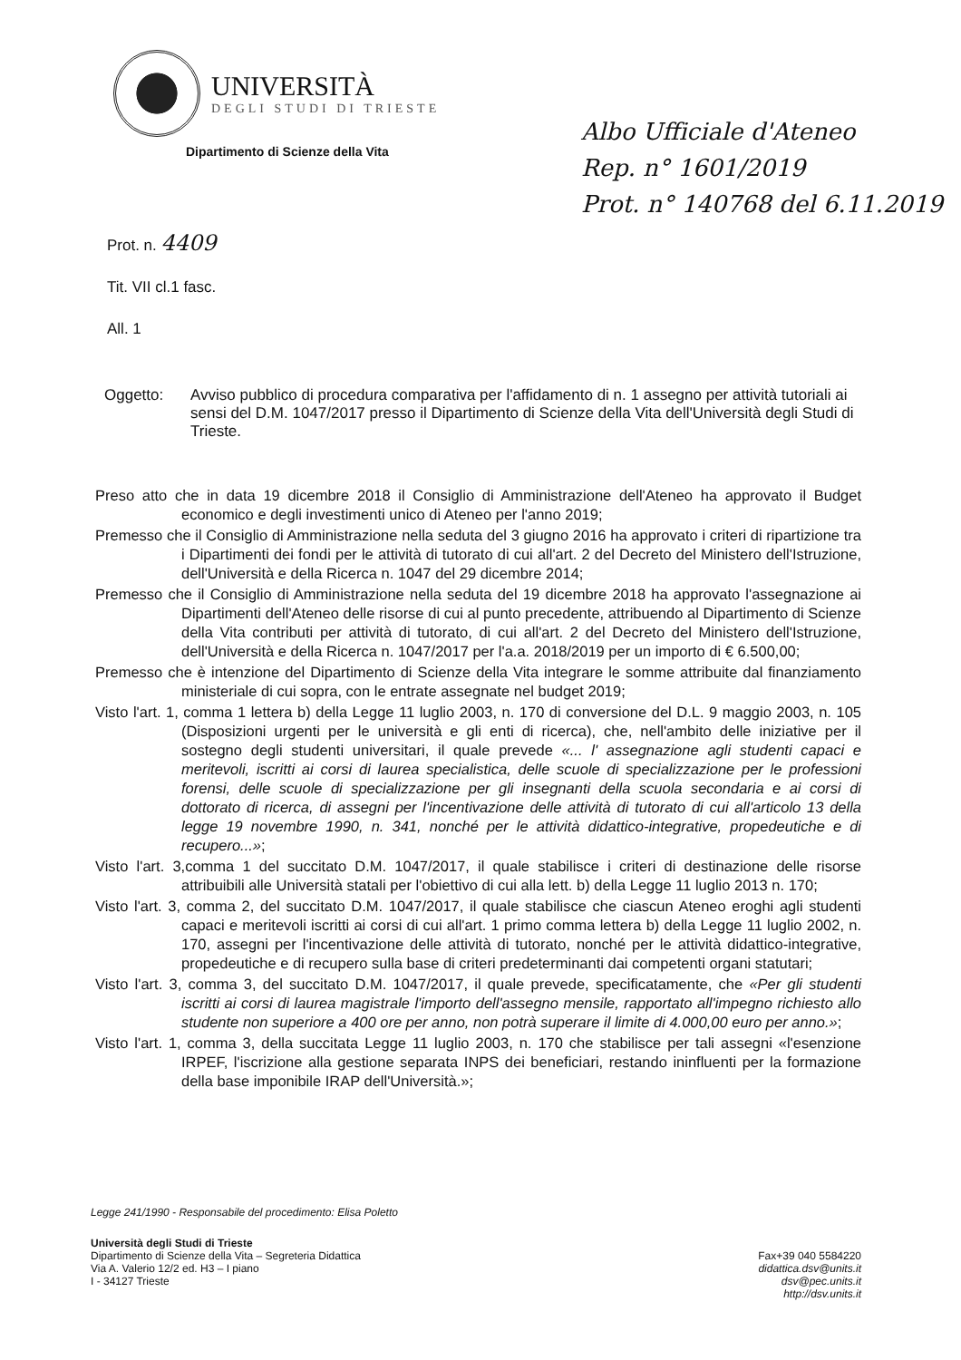UNIVERSITÀ
DEGLI STUDI DI TRIESTE
Dipartimento di Scienze della Vita
Albo Ufficiale d'Ateneo
Rep. n° 1601/2019
Prot. n° 140768 del 6.11.2019
Prot. n. 4409
Tit. VII cl.1 fasc.
All. 1
Oggetto: Avviso pubblico di procedura comparativa per l'affidamento di n. 1 assegno per attività tutoriali ai sensi del D.M. 1047/2017 presso il Dipartimento di Scienze della Vita dell'Università degli Studi di Trieste.
Preso atto che in data 19 dicembre 2018 il Consiglio di Amministrazione dell'Ateneo ha approvato il Budget economico e degli investimenti unico di Ateneo per l'anno 2019;
Premesso che il Consiglio di Amministrazione nella seduta del 3 giugno 2016 ha approvato i criteri di ripartizione tra i Dipartimenti dei fondi per le attività di tutorato di cui all'art. 2 del Decreto del Ministero dell'Istruzione, dell'Università e della Ricerca n. 1047 del 29 dicembre 2014;
Premesso che il Consiglio di Amministrazione nella seduta del 19 dicembre 2018 ha approvato l'assegnazione ai Dipartimenti dell'Ateneo delle risorse di cui al punto precedente, attribuendo al Dipartimento di Scienze della Vita contributi per attività di tutorato, di cui all'art. 2 del Decreto del Ministero dell'Istruzione, dell'Università e della Ricerca n. 1047/2017 per l'a.a. 2018/2019 per un importo di € 6.500,00;
Premesso che è intenzione del Dipartimento di Scienze della Vita integrare le somme attribuite dal finanziamento ministeriale di cui sopra, con le entrate assegnate nel budget 2019;
Visto l'art. 1, comma 1 lettera b) della Legge 11 luglio 2003, n. 170 di conversione del D.L. 9 maggio 2003, n. 105 (Disposizioni urgenti per le università e gli enti di ricerca), che, nell'ambito delle iniziative per il sostegno degli studenti universitari, il quale prevede «... l' assegnazione agli studenti capaci e meritevoli, iscritti ai corsi di laurea specialistica, delle scuole di specializzazione per le professioni forensi, delle scuole di specializzazione per gli insegnanti della scuola secondaria e ai corsi di dottorato di ricerca, di assegni per l'incentivazione delle attività di tutorato di cui all'articolo 13 della legge 19 novembre 1990, n. 341, nonché per le attività didattico-integrative, propedeutiche e di recupero...»;
Visto l'art. 3,comma 1 del succitato D.M. 1047/2017, il quale stabilisce i criteri di destinazione delle risorse attribuibili alle Università statali per l'obiettivo di cui alla lett. b) della Legge 11 luglio 2013 n. 170;
Visto l'art. 3, comma 2, del succitato D.M. 1047/2017, il quale stabilisce che ciascun Ateneo eroghi agli studenti capaci e meritevoli iscritti ai corsi di cui all'art. 1 primo comma lettera b) della Legge 11 luglio 2002, n. 170, assegni per l'incentivazione delle attività di tutorato, nonché per le attività didattico-integrative, propedeutiche e di recupero sulla base di criteri predeterminanti dai competenti organi statutari;
Visto l'art. 3, comma 3, del succitato D.M. 1047/2017, il quale prevede, specificatamente, che «Per gli studenti iscritti ai corsi di laurea magistrale l'importo dell'assegno mensile, rapportato all'impegno richiesto allo studente non superiore a 400 ore per anno, non potrà superare il limite di 4.000,00 euro per anno.»;
Visto l'art. 1, comma 3, della succitata Legge 11 luglio 2003, n. 170 che stabilisce per tali assegni «l'esenzione IRPEF, l'iscrizione alla gestione separata INPS dei beneficiari, restando ininfluenti per la formazione della base imponibile IRAP dell'Università.»;
Legge 241/1990 - Responsabile del procedimento: Elisa Poletto
Università degli Studi di Trieste
Dipartimento di Scienze della Vita – Segreteria Didattica
Via A. Valerio 12/2 ed. H3 – I piano
I - 34127 Trieste
Fax+39 040 5584220
didattica.dsv@units.it
dsv@pec.units.it
http://dsv.units.it